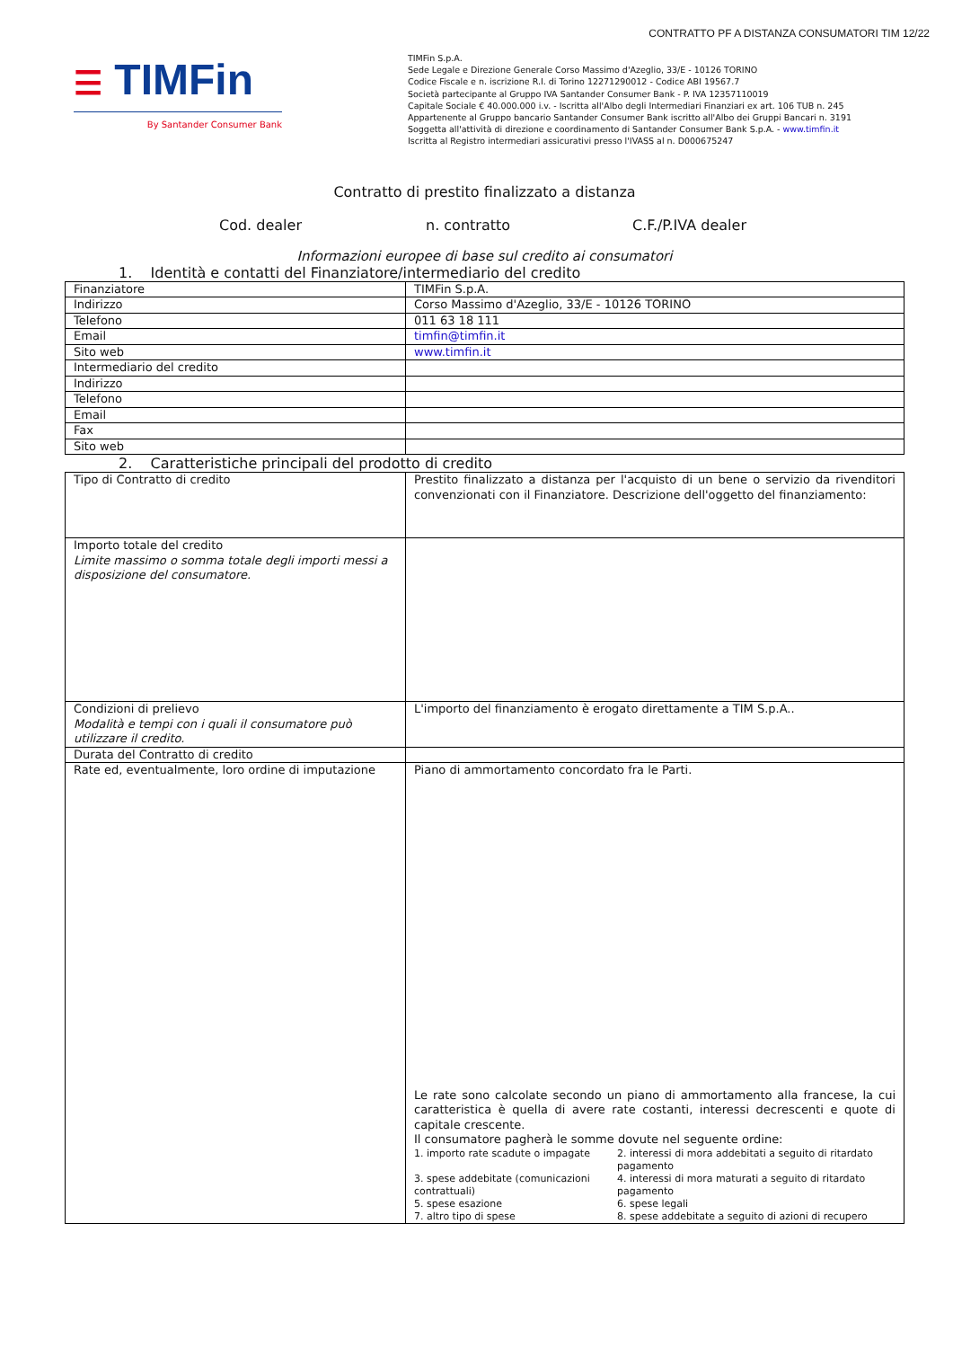CONTRATTO PF A DISTANZA CONSUMATORI TIM 12/22
☰ TIMFin
By Santander Consumer Bank
TIMFin S.p.A.
Sede Legale e Direzione Generale Corso Massimo d'Azeglio, 33/E - 10126 TORINO
Codice Fiscale e n. iscrizione R.I. di Torino 12271290012 - Codice ABI 19567.7
Società partecipante al Gruppo IVA Santander Consumer Bank - P. IVA 12357110019
Capitale Sociale € 40.000.000 i.v. - Iscritta all'Albo degli Intermediari Finanziari ex art. 106 TUB n. 245
Appartenente al Gruppo bancario Santander Consumer Bank iscritto all'Albo dei Gruppi Bancari n. 3191
Soggetta all'attività di direzione e coordinamento di Santander Consumer Bank S.p.A. - www.timfin.it
Iscritta al Registro intermediari assicurativi presso l'IVASS al n. D000675247
Contratto di prestito finalizzato a distanza
Cod. dealer n. contratto C.F./P.IVA dealer
Informazioni europee di base sul credito ai consumatori
1. Identità e contatti del Finanziatore/intermediario del credito
| Finanziatore | TIMFin S.p.A. |
| Indirizzo | Corso Massimo d'Azeglio, 33/E - 10126 TORINO |
| Telefono | 011 63 18 111 |
| Email | timfin@timfin.it |
| Sito web | www.timfin.it |
| Intermediario del credito | |
| Indirizzo | |
| Telefono | |
| Email | |
| Fax | |
| Sito web | |
2. Caratteristiche principali del prodotto di credito
| Tipo di Contratto di credito | Prestito finalizzato a distanza per l'acquisto di un bene o servizio da rivenditori convenzionati con il Finanziatore. Descrizione dell'oggetto del finanziamento: |
| Importo totale del credito Limite massimo o somma totale degli importi messi a disposizione del consumatore. | |
| Condizioni di prelievo Modalità e tempi con i quali il consumatore può utilizzare il credito. | L'importo del finanziamento è erogato direttamente a TIM S.p.A.. |
| Durata del Contratto di credito | |
| Rate ed, eventualmente, loro ordine di imputazione | Piano di ammortamento concordato fra le Parti. Le rate sono calcolate secondo un piano di ammortamento alla francese, la cui caratteristica è quella di avere rate costanti, interessi decrescenti e quote di capitale crescente. Il consumatore pagherà le somme dovute nel seguente ordine: 1. importo rate scadute o impagate 2. interessi di mora addebitati a seguito di ritardato pagamento 3. spese addebitate (comunicazioni contrattuali) 4. interessi di mora maturati a seguito di ritardato pagamento 5. spese esazione 6. spese legali 7. altro tipo di spese 8. spese addebitate a seguito di azioni di recupero |